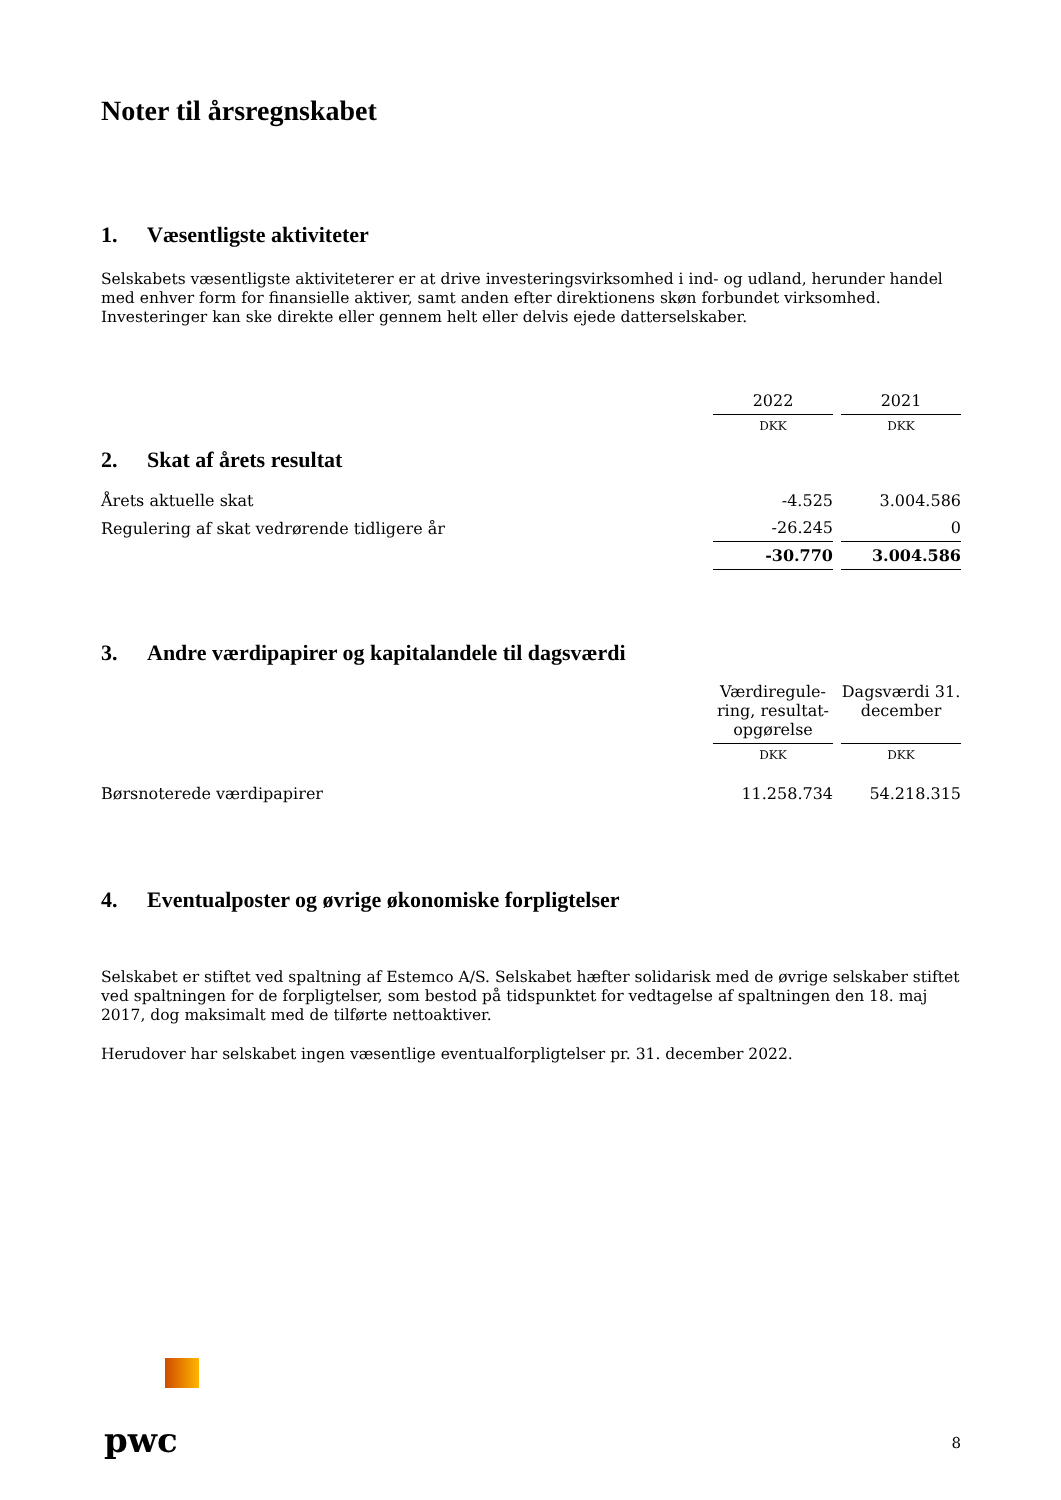Noter til årsregnskabet
1. Væsentligste aktiviteter
Selskabets væsentligste aktiviteterer er at drive investeringsvirksomhed i ind- og udland, herunder handel med enhver form for finansielle aktiver, samt anden efter direktionens skøn forbundet virksomhed. Investeringer kan ske direkte eller gennem helt eller delvis ejede datterselskaber.
| | 2022 | 2021 |
| | DKK | DKK |
| 2. Skat af årets resultat | | |
| Årets aktuelle skat | -4.525 | 3.004.586 |
| Regulering af skat vedrørende tidligere år | -26.245 | 0 |
| | -30.770 | 3.004.586 |
3. Andre værdipapirer og kapitalandele til dagsværdi
| | Værdiregule-ring, resultat-opgørelse | Dagsværdi 31. december |
| | DKK | DKK |
| Børsnoterede værdipapirer | 11.258.734 | 54.218.315 |
4. Eventualposter og øvrige økonomiske forpligtelser
Selskabet er stiftet ved spaltning af Estemco A/S. Selskabet hæfter solidarisk med de øvrige selskaber stiftet ved spaltningen for de forpligtelser, som bestod på tidspunktet for vedtagelse af spaltningen den 18. maj 2017, dog maksimalt med de tilførte nettoaktiver.
Herudover har selskabet ingen væsentlige eventualforpligtelser pr. 31. december 2022.
pwc 8